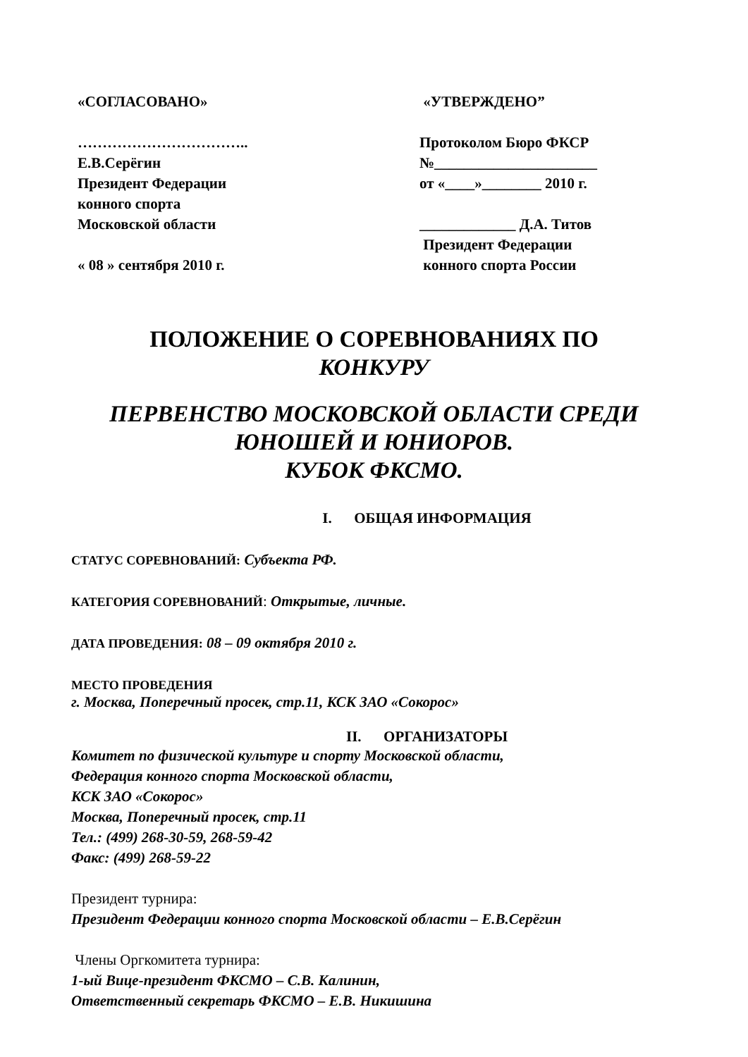«СОГЛАСОВАНО»
……………………………..
Е.В.Серёгин
Президент Федерации
конного спорта
Московской области
« 08 » сентября 2010 г.
«УТВЕРЖДЕНО”
Протоколом Бюро ФКСР
№______________________
от «____»________ 2010 г.
_____________ Д.А. Титов
Президент Федерации
конного спорта России
ПОЛОЖЕНИЕ О СОРЕВНОВАНИЯХ ПО
КОНКУРУ
ПЕРВЕНСТВО МОСКОВСКОЙ ОБЛАСТИ СРЕДИ
ЮНОШЕЙ И ЮНИОРОВ.
КУБОК ФКСМО.
I. ОБЩАЯ ИНФОРМАЦИЯ
СТАТУС СОРЕВНОВАНИЙ: Субъекта РФ.
КАТЕГОРИЯ СОРЕВНОВАНИЙ: Открытые, личные.
ДАТА ПРОВЕДЕНИЯ: 08 – 09 октября 2010 г.
МЕСТО ПРОВЕДЕНИЯ
г. Москва, Поперечный просек, стр.11, КСК ЗАО «Сокорос»
II. ОРГАНИЗАТОРЫ
Комитет по физической культуре и спорту Московской области,
Федерация конного спорта Московской области,
КСК ЗАО «Сокорос»
Москва, Поперечный просек, стр.11
Тел.: (499) 268-30-59, 268-59-42
Факс: (499) 268-59-22
Президент турнира:
Президент Федерации конного спорта Московской области – Е.В.Серёгин
Члены Оргкомитета турнира:
1-ый Вице-президент ФКСМО – С.В. Калинин,
Ответственный секретарь ФКСМО – Е.В. Никишина